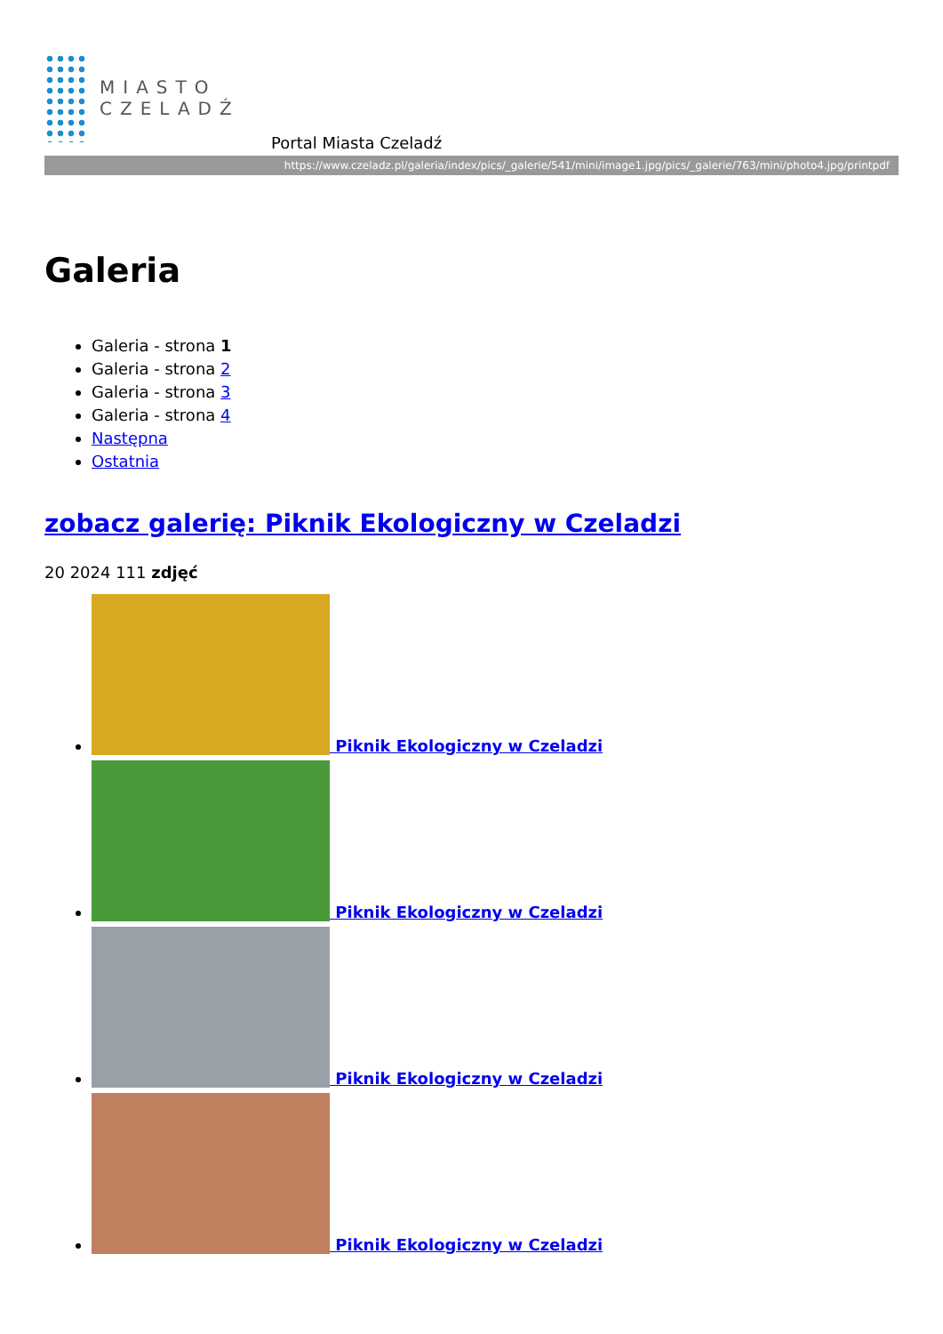MIASTO
CZELADŹ
Portal Miasta Czeladź
https://www.czeladz.pl/galeria/index/pics/_galerie/541/mini/image1.jpg/pics/_galerie/763/mini/photo4.jpg/printpdf
Galeria
Galeria - strona 1
Galeria - strona 2
Galeria - strona 3
Galeria - strona 4
Następna
Ostatnia
zobacz galerię: Piknik Ekologiczny w Czeladzi
20 2024 111 zdjęć
Piknik Ekologiczny w Czeladzi
Piknik Ekologiczny w Czeladzi
Piknik Ekologiczny w Czeladzi
Piknik Ekologiczny w Czeladzi